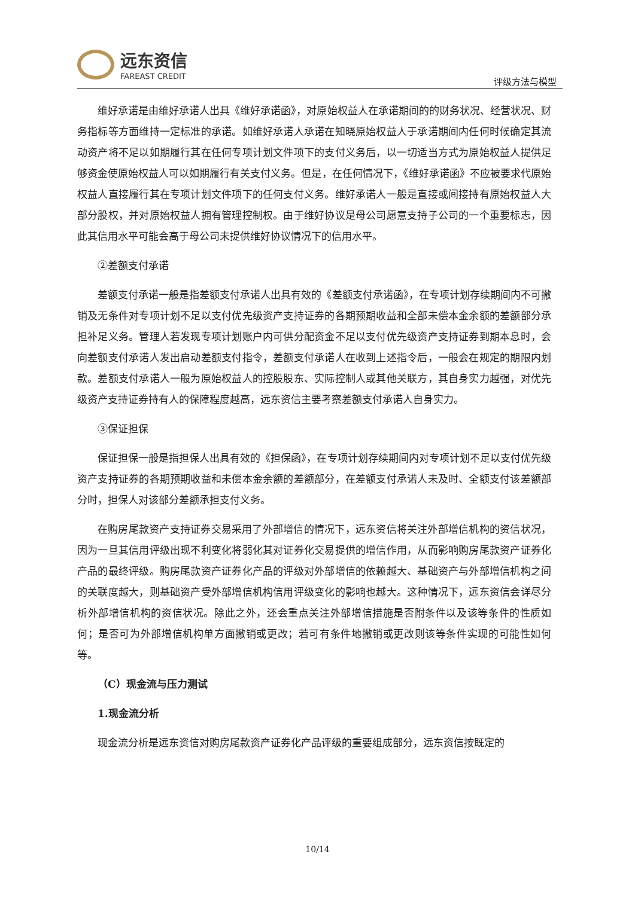远东资信
FAREAST CREDIT
评级方法与模型
维好承诺是由维好承诺人出具《维好承诺函》，对原始权益人在承诺期间的的财务状况、经营状况、财务指标等方面维持一定标准的承诺。如维好承诺人承诺在知晓原始权益人于承诺期间内任何时候确定其流动资产将不足以如期履行其在任何专项计划文件项下的支付义务后，以一切适当方式为原始权益人提供足够资金使原始权益人可以如期履行有关支付义务。但是，在任何情况下，《维好承诺函》不应被要求代原始权益人直接履行其在专项计划文件项下的任何支付义务。维好承诺人一般是直接或间接持有原始权益人大部分股权，并对原始权益人拥有管理控制权。由于维好协议是母公司愿意支持子公司的一个重要标志，因此其信用水平可能会高于母公司未提供维好协议情况下的信用水平。
②差额支付承诺
差额支付承诺一般是指差额支付承诺人出具有效的《差额支付承诺函》，在专项计划存续期间内不可撤销及无条件对专项计划不足以支付优先级资产支持证券的各期预期收益和全部未偿本金余额的差额部分承担补足义务。管理人若发现专项计划账户内可供分配资金不足以支付优先级资产支持证券到期本息时，会向差额支付承诺人发出启动差额支付指令，差额支付承诺人在收到上述指令后，一般会在规定的期限内划款。差额支付承诺人一般为原始权益人的控股股东、实际控制人或其他关联方，其自身实力越强，对优先级资产支持证券持有人的保障程度越高，远东资信主要考察差额支付承诺人自身实力。
③保证担保
保证担保一般是指担保人出具有效的《担保函》，在专项计划存续期间内对专项计划不足以支付优先级资产支持证券的各期预期收益和未偿本金余额的差额部分，在差额支付承诺人未及时、全额支付该差额部分时，担保人对该部分差额承担支付义务。
在购房尾款资产支持证券交易采用了外部增信的情况下，远东资信将关注外部增信机构的资信状况，因为一旦其信用评级出现不利变化将弱化其对证券化交易提供的增信作用，从而影响购房尾款资产证券化产品的最终评级。购房尾款资产证券化产品的评级对外部增信的依赖越大、基础资产与外部增信机构之间的关联度越大，则基础资产受外部增信机构信用评级变化的影响也越大。这种情况下，远东资信会详尽分析外部增信机构的资信状况。除此之外，还会重点关注外部增信措施是否附条件以及该等条件的性质如何；是否可为外部增信机构单方面撤销或更改；若可有条件地撤销或更改则该等条件实现的可能性如何等。
（C）现金流与压力测试
1.现金流分析
现金流分析是远东资信对购房尾款资产证券化产品评级的重要组成部分，远东资信按既定的
10/14